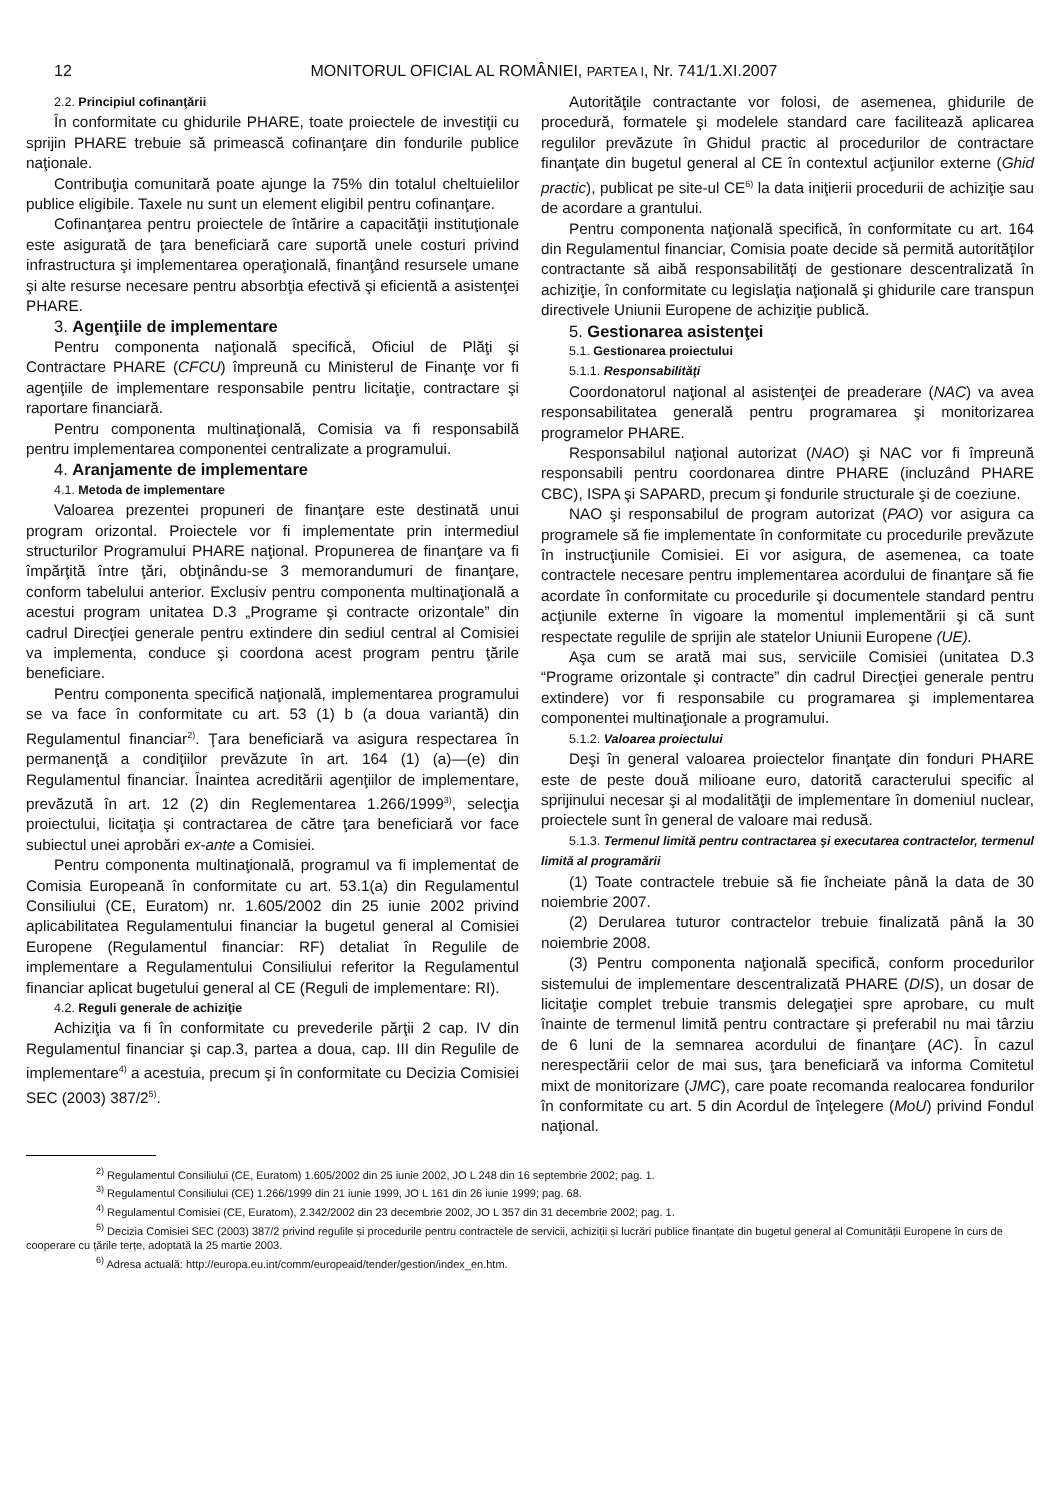12 MONITORUL OFICIAL AL ROMÂNIEI, PARTEA I, Nr. 741/1.XI.2007
2.2. Principiul cofinanţării
În conformitate cu ghidurile PHARE, toate proiectele de investiţii cu sprijin PHARE trebuie să primească cofinanţare din fondurile publice naţionale.
Contribuţia comunitară poate ajunge la 75% din totalul cheltuielilor publice eligibile. Taxele nu sunt un element eligibil pentru cofinanţare.
Cofinanţarea pentru proiectele de întărire a capacităţii instituţionale este asigurată de ţara beneficiară care suportă unele costuri privind infrastructura şi implementarea operaţională, finanţând resursele umane şi alte resurse necesare pentru absorbţia efectivă şi eficientă a asistenţei PHARE.
3. Agenţiile de implementare
Pentru componenta naţională specifică, Oficiul de Plăţi şi Contractare PHARE (CFCU) împreună cu Ministerul de Finanţe vor fi agenţiile de implementare responsabile pentru licitaţie, contractare şi raportare financiară.
Pentru componenta multinaţională, Comisia va fi responsabilă pentru implementarea componentei centralizate a programului.
4. Aranjamente de implementare
4.1. Metoda de implementare
Valoarea prezentei propuneri de finanţare este destinată unui program orizontal. Proiectele vor fi implementate prin intermediul structurilor Programului PHARE naţional. Propunerea de finanţare va fi împărţită între ţări, obţinându-se 3 memorandumuri de finanţare, conform tabelului anterior. Exclusiv pentru componenta multinaţională a acestui program unitatea D.3 „Programe şi contracte orizontale” din cadrul Direcţiei generale pentru extindere din sediul central al Comisiei va implementa, conduce şi coordona acest program pentru ţările beneficiare.
Pentru componenta specifică naţională, implementarea programului se va face în conformitate cu art. 53 (1) b (a doua variantă) din Regulamentul financiar<sup>2)</sup>. Ţara beneficiară va asigura respectarea în permanenţă a condiţiilor prevăzute în art. 164 (1) (a)—(e) din Regulamentul financiar. Înaintea acreditării agenţiilor de implementare, prevăzută în art. 12 (2) din Reglementarea 1.266/1999<sup>3)</sup>, selecţia proiectului, licitaţia şi contractarea de către ţara beneficiară vor face subiectul unei aprobări ex-ante a Comisiei.
Pentru componenta multinaţională, programul va fi implementat de Comisia Europeană în conformitate cu art. 53.1(a) din Regulamentul Consiliului (CE, Euratom) nr. 1.605/2002 din 25 iunie 2002 privind aplicabilitatea Regulamentului financiar la bugetul general al Comisiei Europene (Regulamentul financiar: RF) detaliat în Regulile de implementare a Regulamentului Consiliului referitor la Regulamentul financiar aplicat bugetului general al CE (Reguli de implementare: RI).
4.2. Reguli generale de achiziţie
Achiziţia va fi în conformitate cu prevederile părţii 2 cap. IV din Regulamentul financiar şi cap.3, partea a doua, cap. III din Regulile de implementare<sup>4)</sup> a acestuia, precum şi în conformitate cu Decizia Comisiei SEC (2003) 387/2<sup>5)</sup>.
Autorităţile contractante vor folosi, de asemenea, ghidurile de procedură, formatele şi modelele standard care facilitează aplicarea regulilor prevăzute în Ghidul practic al procedurilor de contractare finanţate din bugetul general al CE în contextul acţiunilor externe (Ghid practic), publicat pe site-ul CE<sup>6)</sup> la data iniţierii procedurii de achiziţie sau de acordare a grantului.
Pentru componenta naţională specifică, în conformitate cu art. 164 din Regulamentul financiar, Comisia poate decide să permită autorităţilor contractante să aibă responsabilităţi de gestionare descentralizată în achiziţie, în conformitate cu legislaţia naţională şi ghidurile care transpun directivele Uniunii Europene de achiziţie publică.
5. Gestionarea asistenţei
5.1. Gestionarea proiectului
5.1.1. Responsabilităţi
Coordonatorul naţional al asistenţei de preaderare (NAC) va avea responsabilitatea generală pentru programarea şi monitorizarea programelor PHARE.
Responsabilul naţional autorizat (NAO) şi NAC vor fi împreună responsabili pentru coordonarea dintre PHARE (incluzând PHARE CBC), ISPA şi SAPARD, precum şi fondurile structurale şi de coeziune.
NAO şi responsabilul de program autorizat (PAO) vor asigura ca programele să fie implementate în conformitate cu procedurile prevăzute în instrucţiunile Comisiei. Ei vor asigura, de asemenea, ca toate contractele necesare pentru implementarea acordului de finanţare să fie acordate în conformitate cu procedurile şi documentele standard pentru acţiunile externe în vigoare la momentul implementării şi că sunt respectate regulile de sprijin ale statelor Uniunii Europene (UE).
Aşa cum se arată mai sus, serviciile Comisiei (unitatea D.3 “Programe orizontale și contracte” din cadrul Direcţiei generale pentru extindere) vor fi responsabile cu programarea şi implementarea componentei multinaţionale a programului.
5.1.2. Valoarea proiectului
Deşi în general valoarea proiectelor finanţate din fonduri PHARE este de peste două milioane euro, datorită caracterului specific al sprijinului necesar şi al modalităţii de implementare în domeniul nuclear, proiectele sunt în general de valoare mai redusă.
5.1.3. Termenul limită pentru contractarea şi executarea contractelor, termenul limită al programării
(1) Toate contractele trebuie să fie încheiate până la data de 30 noiembrie 2007.
(2) Derularea tuturor contractelor trebuie finalizată până la 30 noiembrie 2008.
(3) Pentru componenta naţională specifică, conform procedurilor sistemului de implementare descentralizată PHARE (DIS), un dosar de licitaţie complet trebuie transmis delegaţiei spre aprobare, cu mult înainte de termenul limită pentru contractare şi preferabil nu mai târziu de 6 luni de la semnarea acordului de finanţare (AC). În cazul nerespectării celor de mai sus, ţara beneficiară va informa Comitetul mixt de monitorizare (JMC), care poate recomanda realocarea fondurilor în conformitate cu art. 5 din Acordul de înţelegere (MoU) privind Fondul naţional.
<sup>2)</sup> Regulamentul Consiliului (CE, Euratom) 1.605/2002 din 25 iunie 2002, JO L 248 din 16 septembrie 2002; pag. 1.
<sup>3)</sup> Regulamentul Consiliului (CE) 1.266/1999 din 21 iunie 1999, JO L 161 din 26 iunie 1999; pag. 68.
<sup>4)</sup> Regulamentul Comisiei (CE, Euratom), 2.342/2002 din 23 decembrie 2002, JO L 357 din 31 decembrie 2002; pag. 1.
<sup>5)</sup> Decizia Comisiei SEC (2003) 387/2 privind regulile și procedurile pentru contractele de servicii, achiziții și lucrări publice finanțate din bugetul general al Comunității Europene în curs de cooperare cu țările terțe, adoptată la 25 martie 2003.
<sup>6)</sup> Adresa actuală: http://europa.eu.int/comm/europeaid/tender/gestion/index_en.htm.